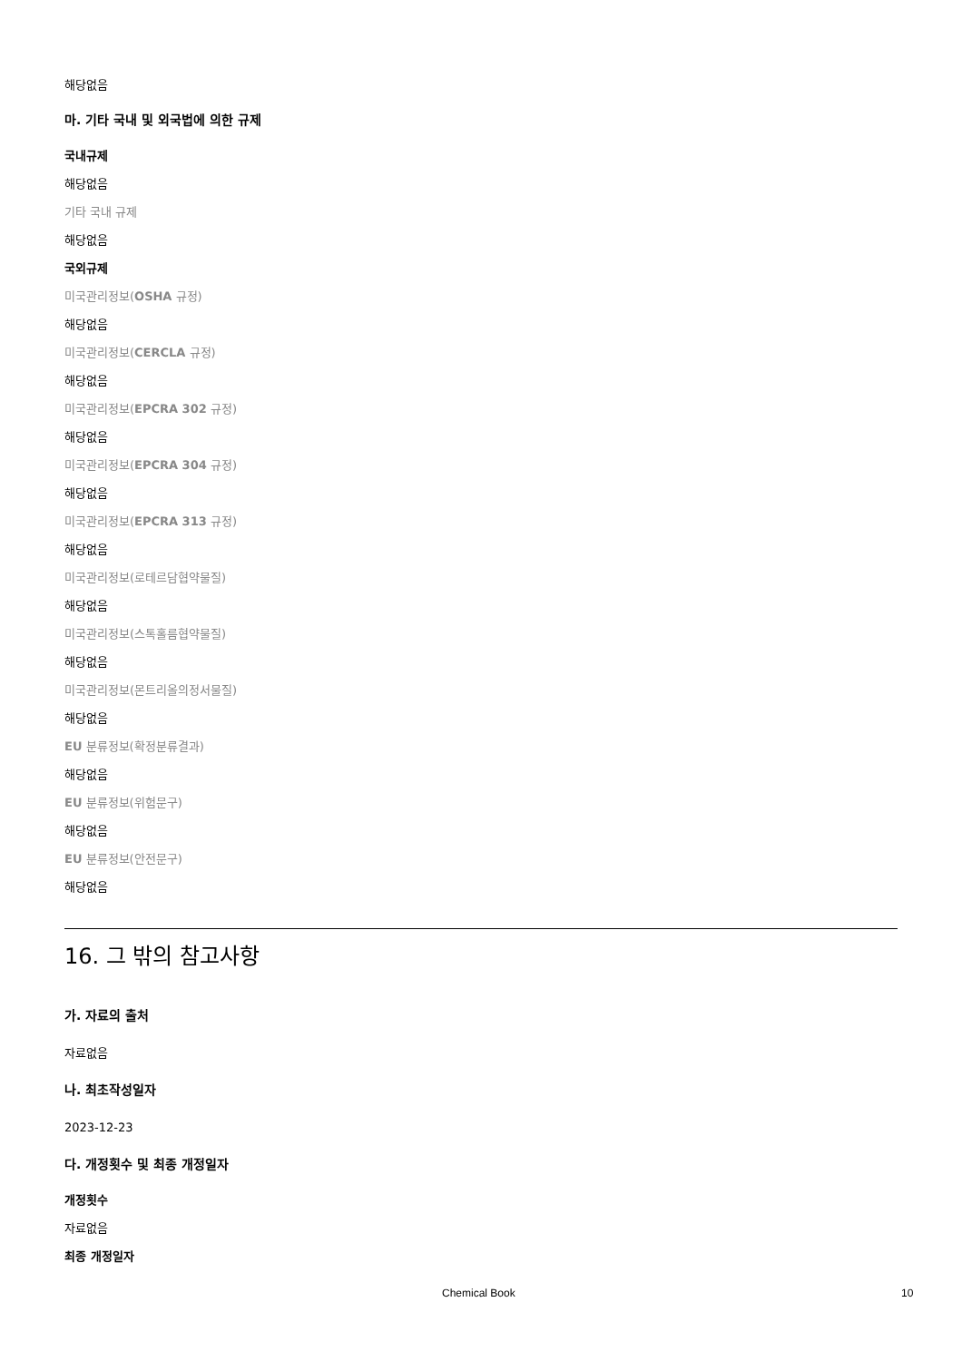해당없음
마. 기타 국내 및 외국법에 의한 규제
국내규제
해당없음
기타 국내 규제
해당없음
국외규제
미국관리정보(OSHA 규정)
해당없음
미국관리정보(CERCLA 규정)
해당없음
미국관리정보(EPCRA 302 규정)
해당없음
미국관리정보(EPCRA 304 규정)
해당없음
미국관리정보(EPCRA 313 규정)
해당없음
미국관리정보(로테르담협약물질)
해당없음
미국관리정보(스톡홀름협약물질)
해당없음
미국관리정보(몬트리올의정서물질)
해당없음
EU 분류정보(확정분류결과)
해당없음
EU 분류정보(위험문구)
해당없음
EU 분류정보(안전문구)
해당없음
16. 그 밖의 참고사항
가. 자료의 출처
자료없음
나. 최초작성일자
2023-12-23
다. 개정횟수 및 최종 개정일자
개정횟수
자료없음
최종 개정일자
Chemical Book 10